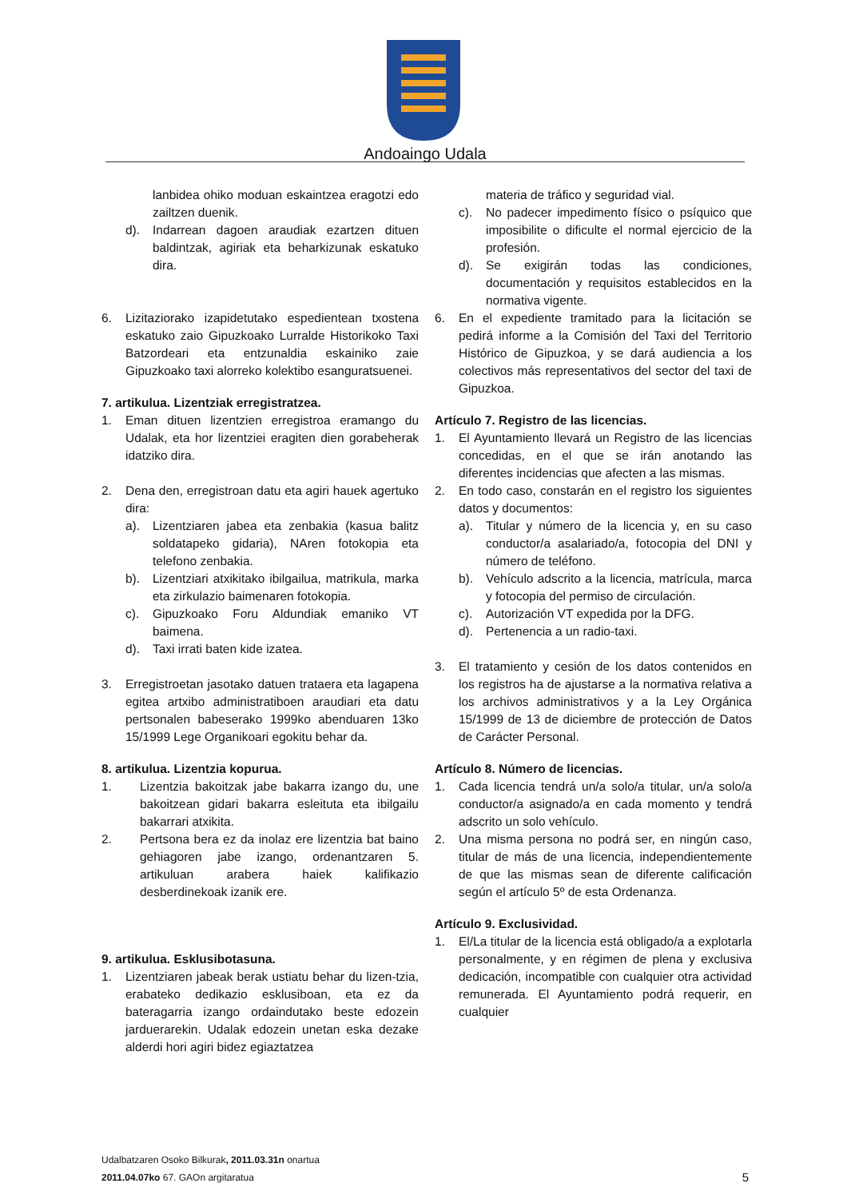Andoaingo Udala
lanbidea ohiko moduan eskaintzea eragotzi edo zailtzen duenik.
d). Indarrean dagoen araudiak ezartzen dituen baldintzak, agiriak eta beharkizunak eskatuko dira.
6. Lizitaziorako izapidetutako espedientean txostena eskatuko zaio Gipuzkoako Lurralde Historikoko Taxi Batzordeari eta entzunaldia eskainiko zaie Gipuzkoako taxi alorreko kolektibo esanguratsuenei.
7. artikulua. Lizentziak erregistratzea.
1. Eman dituen lizentzien erregistroa eramango du Udalak, eta hor lizentziei eragiten dien gorabeherak idatziko dira.
2. Dena den, erregistroan datu eta agiri hauek agertuko dira:
a). Lizentziaren jabea eta zenbakia (kasua balitz soldatapeko gidaria), NAren fotokopia eta telefono zenbakia.
b). Lizentziari atxikitako ibilgailua, matrikula, marka eta zirkulazio baimenaren fotokopia.
c). Gipuzkoako Foru Aldundiak emaniko VT baimena.
d). Taxi irrati baten kide izatea.
3. Erregistroetan jasotako datuen trataera eta lagapena egitea artxibo administratiboen araudiari eta datu pertsonalen babeserako 1999ko abenduaren 13ko 15/1999 Lege Organikoari egokitu behar da.
8. artikulua. Lizentzia kopurua.
1. Lizentzia bakoitzak jabe bakarra izango du, une bakoitzean gidari bakarra esleituta eta ibilgailu bakarrari atxikita.
2. Pertsona bera ez da inolaz ere lizentzia bat baino gehiagoren jabe izango, ordenantzaren 5. artikuluan arabera haiek kalifikazio desberdinekoak izanik ere.
9. artikulua. Esklusibotasuna.
1. Lizentziaren jabeak berak ustiatu behar du lizen-tzia, erabateko dedikazio esklusiboan, eta ez da bateragarria izango ordaindutako beste edozein jarduerarekin. Udalak edozein unetan eska dezake alderdi hori agiri bidez egiaztatzea
materia de tráfico y seguridad vial.
c). No padecer impedimento físico o psíquico que imposibilite o dificulte el normal ejercicio de la profesión.
d). Se exigirán todas las condiciones, documentación y requisitos establecidos en la normativa vigente.
6. En el expediente tramitado para la licitación se pedirá informe a la Comisión del Taxi del Territorio Histórico de Gipuzkoa, y se dará audiencia a los colectivos más representativos del sector del taxi de Gipuzkoa.
Artículo 7. Registro de las licencias.
1. El Ayuntamiento llevará un Registro de las licencias concedidas, en el que se irán anotando las diferentes incidencias que afecten a las mismas.
2. En todo caso, constarán en el registro los siguientes datos y documentos:
a). Titular y número de la licencia y, en su caso conductor/a asalariado/a, fotocopia del DNI y número de teléfono.
b). Vehículo adscrito a la licencia, matrícula, marca y fotocopia del permiso de circulación.
c). Autorización VT expedida por la DFG.
d). Pertenencia a un radio-taxi.
3. El tratamiento y cesión de los datos contenidos en los registros ha de ajustarse a la normativa relativa a los archivos administrativos y a la Ley Orgánica 15/1999 de 13 de diciembre de protección de Datos de Carácter Personal.
Artículo 8. Número de licencias.
1. Cada licencia tendrá un/a solo/a titular, un/a solo/a conductor/a asignado/a en cada momento y tendrá adscrito un solo vehículo.
2. Una misma persona no podrá ser, en ningún caso, titular de más de una licencia, independientemente de que las mismas sean de diferente calificación según el artículo 5º de esta Ordenanza.
Artículo 9. Exclusividad.
1. El/La titular de la licencia está obligado/a a explotarla personalmente, y en régimen de plena y exclusiva dedicación, incompatible con cualquier otra actividad remunerada. El Ayuntamiento podrá requerir, en cualquier
Udalbatzaren Osoko Bilkurak, 2011.03.31n onartua
2011.04.07ko 67. GAOn argitaratua 5